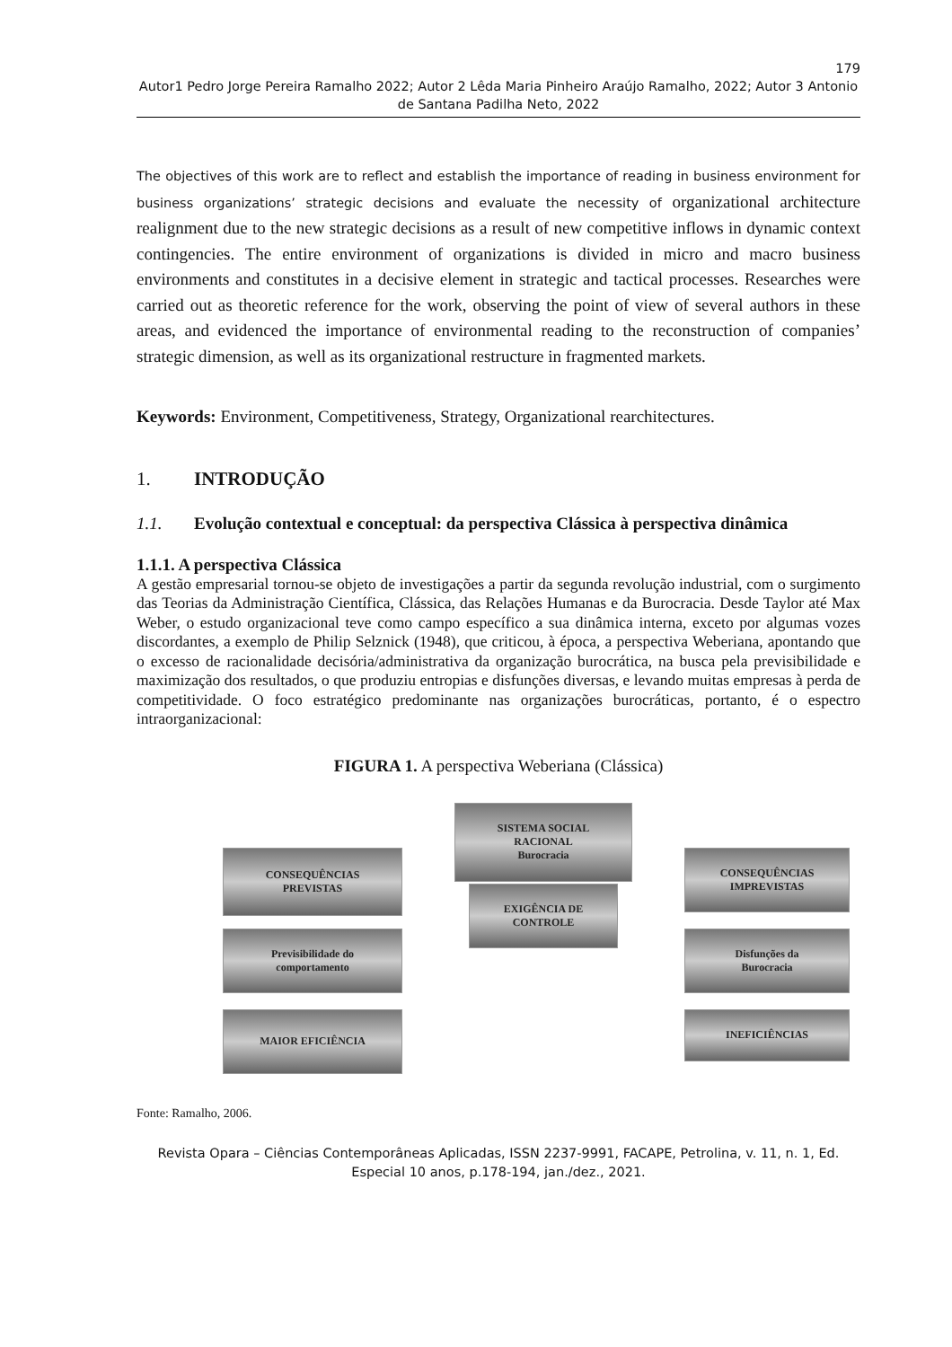179
Autor1 Pedro Jorge Pereira Ramalho 2022; Autor 2 Lêda Maria Pinheiro Araújo Ramalho, 2022; Autor 3 Antonio de Santana Padilha Neto, 2022
The objectives of this work are to reflect and establish the importance of reading in business environment for business organizations’ strategic decisions and evaluate the necessity of organizational architecture realignment due to the new strategic decisions as a result of new competitive inflows in dynamic context contingencies. The entire environment of organizations is divided in micro and macro business environments and constitutes in a decisive element in strategic and tactical processes. Researches were carried out as theoretic reference for the work, observing the point of view of several authors in these areas, and evidenced the importance of environmental reading to the reconstruction of companies’ strategic dimension, as well as its organizational restructure in fragmented markets.
Keywords: Environment, Competitiveness, Strategy, Organizational rearchitectures.
1. INTRODUÇÃO
1.1. Evolução contextual e conceptual: da perspectiva Clássica à perspectiva dinâmica
1.1.1. A perspectiva Clássica
A gestão empresarial tornou-se objeto de investigações a partir da segunda revolução industrial, com o surgimento das Teorias da Administração Científica, Clássica, das Relações Humanas e da Burocracia. Desde Taylor até Max Weber, o estudo organizacional teve como campo específico a sua dinâmica interna, exceto por algumas vozes discordantes, a exemplo de Philip Selznick (1948), que criticou, à época, a perspectiva Weberiana, apontando que o excesso de racionalidade decisória/administrativa da organização burocrática, na busca pela previsibilidade e maximização dos resultados, o que produziu entropias e disfunções diversas, e levando muitas empresas à perda de competitividade. O foco estratégico predominante nas organizações burocráticas, portanto, é o espectro intraorganizacional:
FIGURA 1. A perspectiva Weberiana (Clássica)
SISTEMA SOCIAL
RACIONAL
Burocracia
EXIGÊNCIA DE
CONTROLE
CONSEQUÊNCIAS
PREVISTAS
Previsibilidade do
comportamento
MAIOR EFICIÊNCIA
CONSEQUÊNCIAS
IMPREVISTAS
Disfunções da
Burocracia
INEFICIÊNCIAS
Fonte: Ramalho, 2006.
Revista Opara – Ciências Contemporâneas Aplicadas, ISSN 2237-9991, FACAPE, Petrolina, v. 11, n. 1, Ed. Especial 10 anos, p.178-194, jan./dez., 2021.